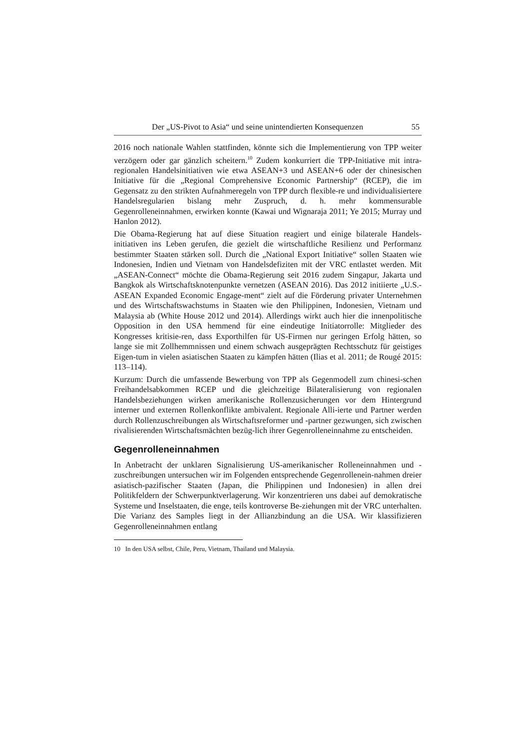Der „US-Pivot to Asia“ und seine unintendierten Konsequenzen 55
2016 noch nationale Wahlen stattfinden, könnte sich die Implementierung von TPP weiter verzögern oder gar gänzlich scheitern.<sup>10</sup> Zudem konkurriert die TPP-Initiative mit intra-regionalen Handelsinitiativen wie etwa ASEAN+3 und ASEAN+6 oder der chinesischen Initiative für die „Regional Comprehensive Economic Partnership“ (RCEP), die im Gegensatz zu den strikten Aufnahmeregeln von TPP durch flexible-re und individualisiertere Handelsregularien bislang mehr Zuspruch, d. h. mehr kommensurable Gegenrolleneinnahmen, erwirken konnte (Kawai und Wignaraja 2011; Ye 2015; Murray und Hanlon 2012).
Die Obama-Regierung hat auf diese Situation reagiert und einige bilaterale Handels-initiativen ins Leben gerufen, die gezielt die wirtschaftliche Resilienz und Performanz bestimmter Staaten stärken soll. Durch die „National Export Initiative“ sollen Staaten wie Indonesien, Indien und Vietnam von Handelsdefiziten mit der VRC entlastet werden. Mit „ASEAN-Connect“ möchte die Obama-Regierung seit 2016 zudem Singapur, Jakarta und Bangkok als Wirtschaftsknotenpunkte vernetzen (ASEAN 2016). Das 2012 initiierte „U.S.-ASEAN Expanded Economic Engage-ment“ zielt auf die Förderung privater Unternehmen und des Wirtschaftswachstums in Staaten wie den Philippinen, Indonesien, Vietnam und Malaysia ab (White House 2012 und 2014). Allerdings wirkt auch hier die innenpolitische Opposition in den USA hemmend für eine eindeutige Initiatorrolle: Mitglieder des Kongresses kritisie-ren, dass Exporthilfen für US-Firmen nur geringen Erfolg hätten, so lange sie mit Zollhemmnissen und einem schwach ausgeprägten Rechtsschutz für geistiges Eigen-tum in vielen asiatischen Staaten zu kämpfen hätten (Ilias et al. 2011; de Rougé 2015: 113–114).
Kurzum: Durch die umfassende Bewerbung von TPP als Gegenmodell zum chinesi-schen Freihandelsabkommen RCEP und die gleichzeitige Bilateralisierung von regionalen Handelsbeziehungen wirken amerikanische Rollenzusicherungen vor dem Hintergrund interner und externen Rollenkonflikte ambivalent. Regionale Alli-ierte und Partner werden durch Rollenzuschreibungen als Wirtschaftsreformer und -partner gezwungen, sich zwischen rivalisierenden Wirtschaftsmächten bezüg-lich ihrer Gegenrolleneinnahme zu entscheiden.
Gegenrolleneinnahmen
In Anbetracht der unklaren Signalisierung US-amerikanischer Rolleneinnahmen und -zuschreibungen untersuchen wir im Folgenden entsprechende Gegenrollenein-nahmen dreier asiatisch-pazifischer Staaten (Japan, die Philippinen und Indonesien) in allen drei Politikfeldern der Schwerpunktverlagerung. Wir konzentrieren uns dabei auf demokratische Systeme und Inselstaaten, die enge, teils kontroverse Be-ziehungen mit der VRC unterhalten. Die Varianz des Samples liegt in der Allianzbindung an die USA. Wir klassifizieren Gegenrolleneinnahmen entlang
10 In den USA selbst, Chile, Peru, Vietnam, Thailand und Malaysia.